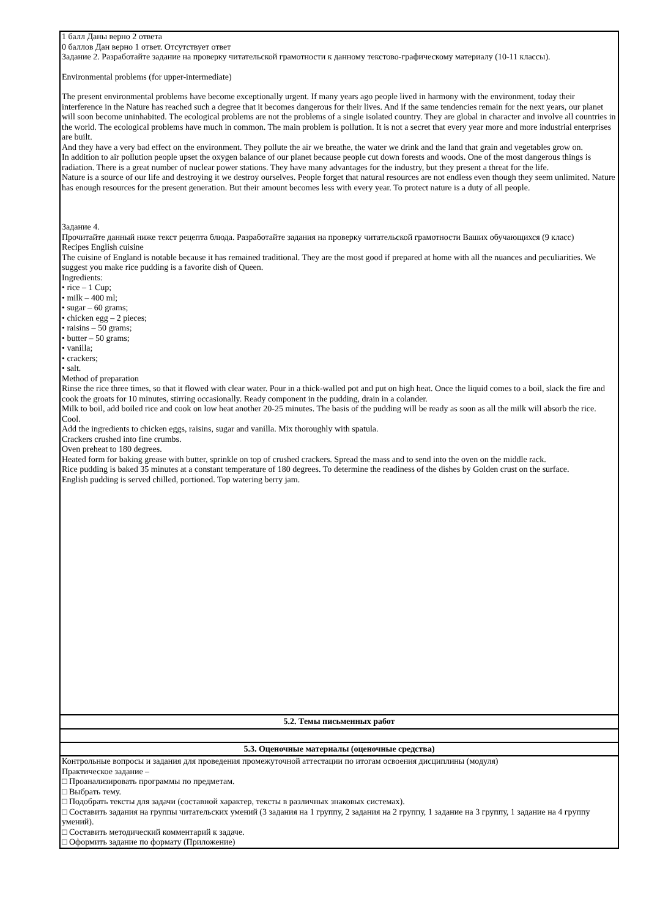| 1 балл Даны верно 2 ответа 0 баллов Дан верно 1 ответ. Отсутствует ответ Задание 2. Разработайте задание на проверку читательской грамотности к данному текстово-графическому материалу (10-11 классы). Environmental problems (for upper-intermediate) The present environmental problems have become exceptionally urgent. If many years ago people lived in harmony with the environment, today their interference in the Nature has reached such a degree that it becomes dangerous for their lives. And if the same tendencies remain for the next years, our planet will soon become uninhabited. The ecological problems are not the problems of a single isolated country. They are global in character and involve all countries in the world. The ecological problems have much in common. The main problem is pollution. It is not a secret that every year more and more industrial enterprises are built. And they have a very bad effect on the environment. They pollute the air we breathe, the water we drink and the land that grain and vegetables grow on. In addition to air pollution people upset the oxygen balance of our planet because people cut down forests and woods. One of the most dangerous things is radiation. There is a great number of nuclear power stations. They have many advantages for the industry, but they present a threat for the life. Nature is a source of our life and destroying it we destroy ourselves. People forget that natural resources are not endless even though they seem unlimited. Nature has enough resources for the present generation. But their amount becomes less with every year. To protect nature is a duty of all people. Задание 4. Прочитайте данный ниже текст рецепта блюда. Разработайте задания на проверку читательской грамотности Ваших обучающихся (9 класс) Recipes English cuisine The cuisine of England is notable because it has remained traditional. They are the most good if prepared at home with all the nuances and peculiarities. We suggest you make rice pudding is a favorite dish of Queen. Ingredients: • rice – 1 Cup; • milk – 400 ml; • sugar – 60 grams; • chicken egg – 2 pieces; • raisins – 50 grams; • butter – 50 grams; • vanilla; • crackers; • salt. Method of preparation Rinse the rice three times, so that it flowed with clear water. Pour in a thick-walled pot and put on high heat. Once the liquid comes to a boil, slack the fire and cook the groats for 10 minutes, stirring occasionally. Ready component in the pudding, drain in a colander. Milk to boil, add boiled rice and cook on low heat another 20-25 minutes. The basis of the pudding will be ready as soon as all the milk will absorb the rice. Cool. Add the ingredients to chicken eggs, raisins, sugar and vanilla. Mix thoroughly with spatula. Crackers crushed into fine crumbs. Oven preheat to 180 degrees. Heated form for baking grease with butter, sprinkle on top of crushed crackers. Spread the mass and to send into the oven on the middle rack. Rice pudding is baked 35 minutes at a constant temperature of 180 degrees. To determine the readiness of the dishes by Golden crust on the surface. English pudding is served chilled, portioned. Top watering berry jam. |
| 5.2. Темы письменных работ |
| 5.3. Оценочные материалы (оценочные средства) |
| Контрольные вопросы и задания для проведения промежуточной аттестации по итогам освоения дисциплины (модуля) Практическое задание – □ Проанализировать программы по предметам. □ Выбрать тему. □ Подобрать тексты для задачи (составной характер, тексты в различных знаковых системах). □ Составить задания на группы читательских умений (3 задания на 1 группу, 2 задания на 2 группу, 1 задание на 3 группу, 1 задание на 4 группу умений). □ Составить методический комментарий к задаче. □ Оформить задание по формату (Приложение) |